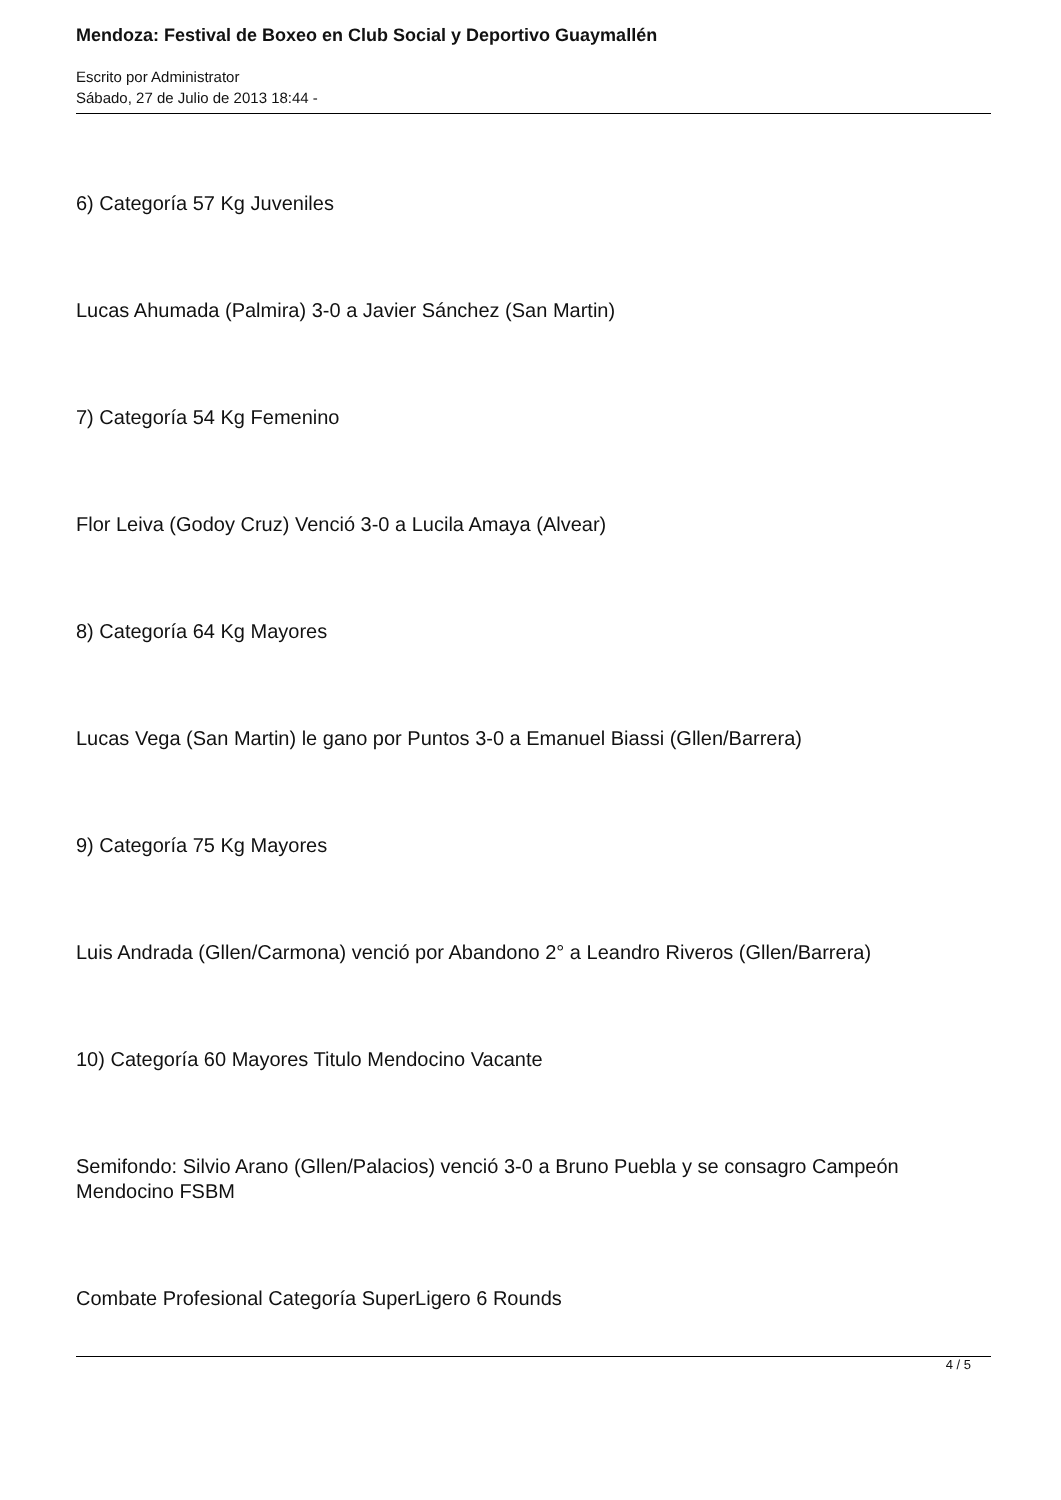Mendoza: Festival de Boxeo en Club Social y Deportivo Guaymallén
Escrito por Administrator
Sábado, 27 de Julio de 2013 18:44 -
6) Categoría 57 Kg Juveniles
Lucas Ahumada (Palmira) 3-0 a Javier Sánchez (San Martin)
7) Categoría 54 Kg Femenino
Flor Leiva (Godoy Cruz) Venció 3-0 a Lucila Amaya (Alvear)
8) Categoría 64 Kg Mayores
Lucas Vega (San Martin) le gano por Puntos 3-0 a Emanuel Biassi (Gllen/Barrera)
9) Categoría 75 Kg Mayores
Luis Andrada (Gllen/Carmona) venció por Abandono 2° a Leandro Riveros (Gllen/Barrera)
10) Categoría 60 Mayores Titulo Mendocino Vacante
Semifondo: Silvio Arano (Gllen/Palacios) venció 3-0 a Bruno Puebla y se consagro Campeón Mendocino FSBM
Combate Profesional Categoría SuperLigero 6 Rounds
4 / 5